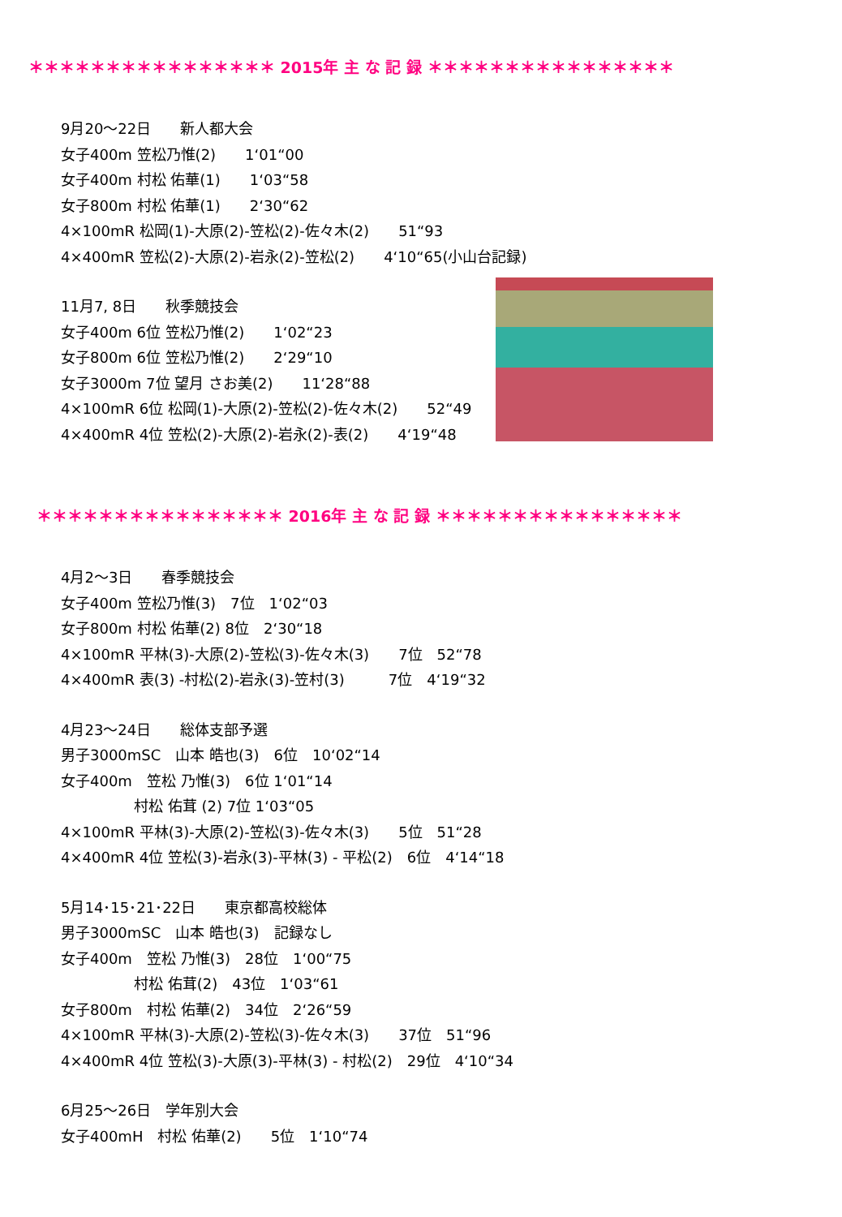＊＊＊＊＊＊＊＊＊＊＊＊＊＊＊＊ 2015年 主 な 記 録 ＊＊＊＊＊＊＊＊＊＊＊＊＊＊＊＊
9月20～22日　　新人都大会 女子400m 笠松乃惟(2)　　1‘01“00 女子400m 村松 佑華(1)　　1‘03“58 女子800m 村松 佑華(1)　　2‘30“62 4×100mR 松岡(1)-大原(2)-笠松(2)-佐々木(2)　　51“93 4×400mR 笠松(2)-大原(2)-岩永(2)-笠松(2)　　4‘10“65(小山台記録)
11月7, 8日　　秋季競技会 女子400m 6位 笠松乃惟(2)　　1‘02“23 女子800m 6位 笠松乃惟(2)　　2‘29“10 女子3000m 7位 望月 さお美(2)　　11‘28“88 4×100mR 6位 松岡(1)-大原(2)-笠松(2)-佐々木(2)　　52“49 4×400mR 4位 笠松(2)-大原(2)-岩永(2)-表(2)　　4‘19“48
＊＊＊＊＊＊＊＊＊＊＊＊＊＊＊＊ 2016年 主 な 記 録 ＊＊＊＊＊＊＊＊＊＊＊＊＊＊＊＊
4月2～3日　　春季競技会 女子400m 笠松乃惟(3)　7位　1‘02“03 女子800m 村松 佑華(2) 8位　2‘30“18 4×100mR 平林(3)-大原(2)-笠松(3)-佐々木(3)　　7位　52“78 4×400mR 表(3) -村松(2)-岩永(3)-笠村(3)　　　7位　4‘19“32
4月23～24日　　総体支部予選 男子3000mSC　山本 皓也(3)　6位　10‘02“14 女子400m　笠松 乃惟(3)　6位 1‘01“14 　　　　　村松 佑茸 (2) 7位 1‘03“05 4×100mR 平林(3)-大原(2)-笠松(3)-佐々木(3)　　5位　51“28 4×400mR 4位 笠松(3)-岩永(3)-平林(3) - 平松(2)　6位　4‘14“18
5月14･15･21･22日　　東京都高校総体 男子3000mSC　山本 皓也(3)　記録なし 女子400m　笠松 乃惟(3)　28位　1‘00“75 　　　　　村松 佑茸(2)　43位　1‘03“61 女子800m　村松 佑華(2)　34位　2‘26“59 4×100mR 平林(3)-大原(2)-笠松(3)-佐々木(3)　　37位　51“96 4×400mR 4位 笠松(3)-大原(3)-平林(3) - 村松(2)　29位　4‘10“34
6月25～26日　学年別大会 女子400mH　村松 佑華(2)　　5位　1‘10“74